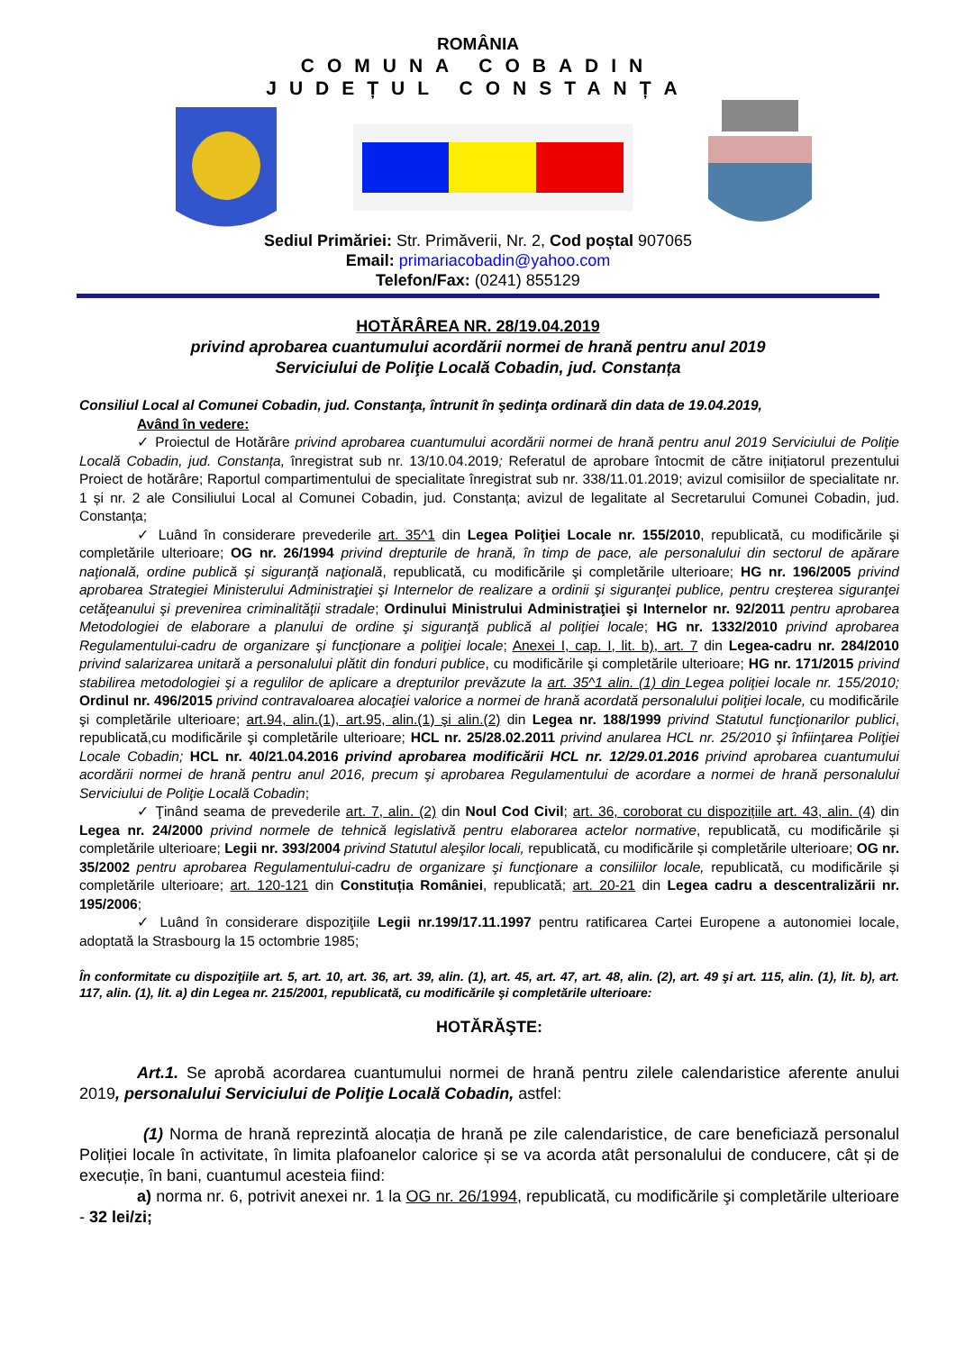ROMÂNIA
COMUNA COBADIN
JUDEȚUL CONSTANȚA
Sediul Primăriei: Str. Primăverii, Nr. 2, Cod poștal 907065
Email: primariacobadin@yahoo.com
Telefon/Fax: (0241) 855129
HOTĂRÂREA NR. 28/19.04.2019
privind aprobarea cuantumului acordării normei de hrană pentru anul 2019
Serviciului de Poliţie Locală Cobadin, jud. Constanța
Consiliul Local al Comunei Cobadin, jud. Constanţa, întrunit în şedinţa ordinară din data de 19.04.2019,
Având în vedere:
✓ Proiectul de Hotărâre privind aprobarea cuantumului acordării normei de hrană pentru anul 2019 Serviciului de Poliţie Locală Cobadin, jud. Constanța, înregistrat sub nr. 13/10.04.2019; Referatul de aprobare întocmit de către inițiatorul prezentului Proiect de hotărâre; Raportul compartimentului de specialitate înregistrat sub nr. 338/11.01.2019; avizul comisiilor de specialitate nr. 1 și nr. 2 ale Consiliului Local al Comunei Cobadin, jud. Constanța; avizul de legalitate al Secretarului Comunei Cobadin, jud. Constanța;
✓ Luând în considerare prevederile art. 35^1 din Legea Poliţiei Locale nr. 155/2010, republicată, cu modificările şi completările ulterioare; OG nr. 26/1994 privind drepturile de hrană, în timp de pace, ale personalului din sectorul de apărare naţională, ordine publică şi siguranţă naţională, republicată, cu modificările şi completările ulterioare; HG nr. 196/2005 privind aprobarea Strategiei Ministerului Administraţiei şi Internelor de realizare a ordinii şi siguranţei publice, pentru creşterea siguranţei cetăţeanului şi prevenirea criminalităţii stradale; Ordinului Ministrului Administraţiei şi Internelor nr. 92/2011 pentru aprobarea Metodologiei de elaborare a planului de ordine şi siguranţă publică al poliţiei locale; HG nr. 1332/2010 privind aprobarea Regulamentului-cadru de organizare şi funcţionare a poliţiei locale; Anexei I, cap. I, lit. b), art. 7 din Legea-cadru nr. 284/2010 privind salarizarea unitară a personalului plătit din fonduri publice, cu modificările şi completările ulterioare; HG nr. 171/2015 privind stabilirea metodologiei şi a regulilor de aplicare a drepturilor prevăzute la art. 35^1 alin. (1) din Legea poliţiei locale nr. 155/2010; Ordinul nr. 496/2015 privind contravaloarea alocaţiei valorice a normei de hrană acordată personalului poliţiei locale, cu modificările şi completările ulterioare; art.94, alin.(1), art.95, alin.(1) şi alin.(2) din Legea nr. 188/1999 privind Statutul funcţionarilor publici, republicată,cu modificările şi completările ulterioare; HCL nr. 25/28.02.2011 privind anularea HCL nr. 25/2010 şi înfiinţarea Poliţiei Locale Cobadin; HCL nr. 40/21.04.2016 privind aprobarea modificării HCL nr. 12/29.01.2016 privind aprobarea cuantumului acordării normei de hrană pentru anul 2016, precum şi aprobarea Regulamentului de acordare a normei de hrană personalului Serviciului de Poliţie Locală Cobadin;
✓ Ţinând seama de prevederile art. 7, alin. (2) din Noul Cod Civil; art. 36, coroborat cu dispozițiile art. 43, alin. (4) din Legea nr. 24/2000 privind normele de tehnică legislativă pentru elaborarea actelor normative, republicată, cu modificările și completările ulterioare; Legii nr. 393/2004 privind Statutul aleşilor locali, republicată, cu modificările și completările ulterioare; OG nr. 35/2002 pentru aprobarea Regulamentului-cadru de organizare şi funcţionare a consiliilor locale, republicată, cu modificările și completările ulterioare; art. 120-121 din Constituția României, republicată; art. 20-21 din Legea cadru a descentralizării nr. 195/2006;
✓ Luând în considerare dispoziţiile Legii nr.199/17.11.1997 pentru ratificarea Cartei Europene a autonomiei locale, adoptată la Strasbourg la 15 octombrie 1985;
În conformitate cu dispoziţiile art. 5, art. 10, art. 36, art. 39, alin. (1), art. 45, art. 47, art. 48, alin. (2), art. 49 şi art. 115, alin. (1), lit. b), art. 117, alin. (1), lit. a) din Legea nr. 215/2001, republicată, cu modificările şi completările ulterioare:
HOTĂRĂŞTE:
Art.1. Se aprobă acordarea cuantumului normei de hrană pentru zilele calendaristice aferente anului 2019, personalului Serviciului de Poliţie Locală Cobadin, astfel:
(1) Norma de hrană reprezintă alocația de hrană pe zile calendaristice, de care beneficiază personalul Poliției locale în activitate, în limita plafoanelor calorice și se va acorda atât personalului de conducere, cât și de execuție, în bani, cuantumul acesteia fiind:
a) norma nr. 6, potrivit anexei nr. 1 la OG nr. 26/1994, republicată, cu modificările şi completările ulterioare - 32 lei/zi;